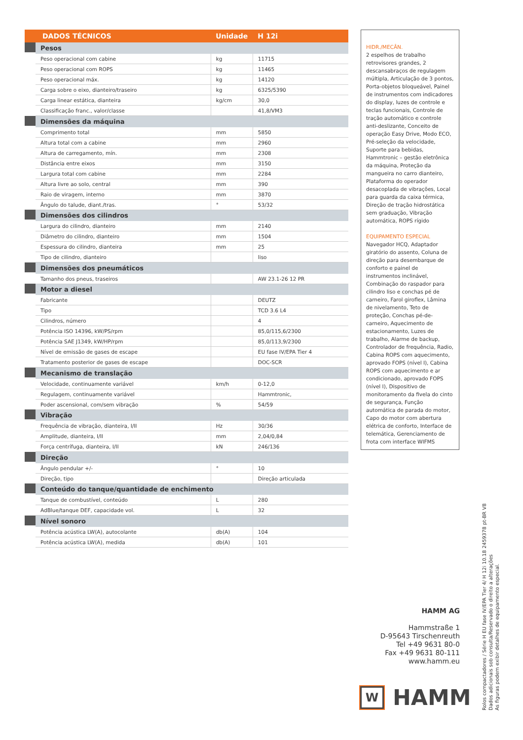| DADOS TÉCNICOS | | Unidade | H 12i |
| --- | --- | --- | --- |
| | Pesos | | |
| | Peso operacional com cabine | kg | 11715 |
| | Peso operacional com ROPS | kg | 11465 |
| | Peso operacional máx. | kg | 14120 |
| | Carga sobre o eixo, dianteiro/traseiro | kg | 6325/5390 |
| | Carga linear estática, dianteira | kg/cm | 30,0 |
| | Classificação franc., valor/classe | | 41,8/VM3 |
| | Dimensões da máquina | | |
| | Comprimento total | mm | 5850 |
| | Altura total com a cabine | mm | 2960 |
| | Altura de carregamento, mín. | mm | 2308 |
| | Distância entre eixos | mm | 3150 |
| | Largura total com cabine | mm | 2284 |
| | Altura livre ao solo, central | mm | 390 |
| | Raio de viragem, interno | mm | 3870 |
| | Ângulo do talude, diant./tras. | ° | 53/32 |
| | Dimensões dos cilindros | | |
| | Largura do cilindro, dianteiro | mm | 2140 |
| | Diâmetro do cilindro, dianteiro | mm | 1504 |
| | Espessura do cilindro, dianteira | mm | 25 |
| | Tipo de cilindro, dianteiro | | liso |
| | Dimensões dos pneumáticos | | |
| | Tamanho dos pneus, traseiros | | AW 23.1-26 12 PR |
| | Motor a diesel | | |
| | Fabricante | | DEUTZ |
| | Tipo | | TCD 3.6 L4 |
| | Cilindros, número | | 4 |
| | Potência ISO 14396, kW/PS/rpm | | 85,0/115,6/2300 |
| | Potência SAE J1349, kW/HP/rpm | | 85,0/113,9/2300 |
| | Nível de emissão de gases de escape | | EU fase IV/EPA Tier 4 |
| | Tratamento posterior de gases de escape | | DOC-SCR |
| | Mecanismo de translação | | |
| | Velocidade, continuamente variável | km/h | 0-12,0 |
| | Regulagem, continuamente variável | | Hammtronic, |
| | Poder ascensional, com/sem vibração | % | 54/59 |
| | Vibração | | |
| | Frequência de vibração, dianteira, I/II | Hz | 30/36 |
| | Amplitude, dianteira, I/II | mm | 2,04/0,84 |
| | Força centrífuga, dianteira, I/II | kN | 246/136 |
| | Direção | | |
| | Ângulo pendular +/- | ° | 10 |
| | Direção, tipo | | Direção articulada |
| | Conteúdo do tanque/quantidade de enchimento | | |
| | Tanque de combustível, conteúdo | L | 280 |
| | AdBlue/tanque DEF, capacidade vol. | L | 32 |
| | Nível sonoro | | |
| | Potência acústica LW(A), autocolante | db(A) | 104 |
| | Potência acústica LW(A), medida | db(A) | 101 |
HIDR./MECÂN.
2 espelhos de trabalho retrovisores grandes, 2 descansabraços de regulagem múltipla, Articulação de 3 pontos, Porta-objetos bloqueável, Painel de instrumentos com indicadores do display, luzes de controle e teclas funcionais, Controle de tração automático e controle anti-deslizante, Conceito de operação Easy Drive, Modo ECO, Pré-seleção da velocidade, Suporte para bebidas, Hammtronic – gestão eletrônica da máquina, Proteção da mangueira no carro dianteiro, Plataforma do operador desacoplada de vibrações, Local para guarda da caixa térmica, Direção de tração hidrostática sem graduação, Vibração automática, ROPS rígido
EQUIPAMENTO ESPECIAL
Navegador HCQ, Adaptador giratório do assento, Coluna de direção para desembarque de conforto e painel de instrumentos inclinável, Combinação do raspador para cilindro liso e conchas pé de carneiro, Farol giroflex, Lâmina de nivelamento, Teto de proteção, Conchas pé-de-carneiro, Aquecimento de estacionamento, Luzes de trabalho, Alarme de backup, Controlador de frequência, Radio, Cabina ROPS com aquecimento, aprovado FOPS (nível I), Cabina ROPS com aquecimento e ar condicionado, aprovado FOPS (nível I), Dispositivo de monitoramento da fivela do cinto de segurança, Função automática de parada do motor, Capo do motor com abertura elétrica de conforto, Interface de telemática, Gerenciamento de frota com interface WIFMS
HAMM AG
Hammstraße 1
D-95643 Tirschenreuth
Tel +49 9631 80-0
Fax +49 9631 80-111
www.hamm.eu
W HAMM
Rolos compactadores / Série H EU fase IV/EPA Tier 4/ H 12i 10.18 2459378 pt-BR V8
Dados adicionais sob consulta/Reservado o direito a alterações
As figuras podem exibir detalhes de equipamento especial.